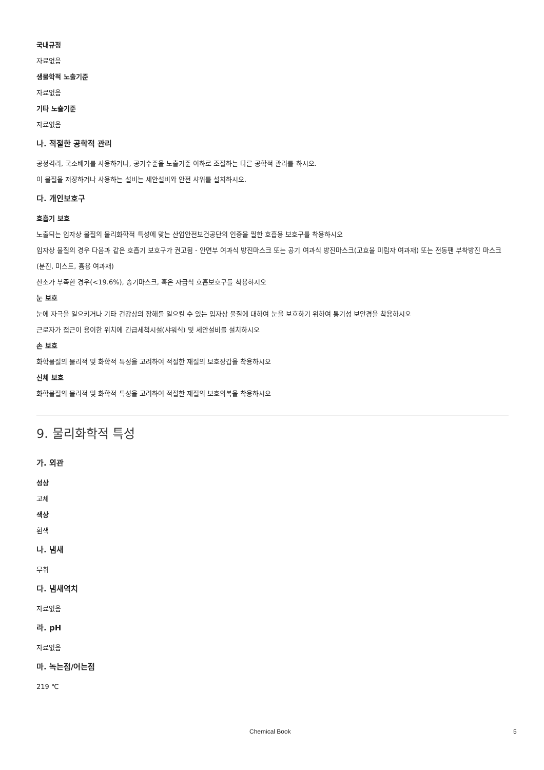국내규정
자료없음
생물학적 노출기준
자료없음
기타 노출기준
자료없음
나. 적절한 공학적 관리
공정격리, 국소배기를 사용하거나, 공기수준을 노출기준 이하로 조절하는 다른 공학적 관리를 하시오.
이 물질을 저장하거나 사용하는 설비는 세안설비와 안전 샤워를 설치하시오.
다. 개인보호구
호흡기 보호
노출되는 입자상 물질의 물리화학적 특성에 맞는 산업안전보건공단의 인증을 필한 호흡용 보호구를 착용하시오
입자상 물질의 경우 다음과 같은 호흡기 보호구가 권고됨 - 안면부 여과식 방진마스크 또는 공기 여과식 방진마스크(고효율 미립자 여과재) 또는 전동팬 부착방진 마스크(분진, 미스트, 흄용 여과재)
산소가 부족한 경우(<19.6%), 송기마스크, 혹은 자급식 호흡보호구를 착용하시오
눈 보호
눈에 자극을 일으키거나 기타 건강상의 장해를 일으킬 수 있는 입자상 물질에 대하여 눈을 보호하기 위하여 통기성 보안경을 착용하시오
근로자가 접근이 용이한 위치에 긴급세척시설(샤워식) 및 세안설비를 설치하시오
손 보호
화학물질의 물리적 및 화학적 특성을 고려하여 적절한 재질의 보호장갑을 착용하시오
신체 보호
화학물질의 물리적 및 화학적 특성을 고려하여 적절한 재질의 보호의복을 착용하시오
9. 물리화학적 특성
가. 외관
성상
고체
색상
흰색
나. 냄새
무취
다. 냄새역치
자료없음
라. pH
자료없음
마. 녹는점/어는점
219 ℃
Chemical Book 5